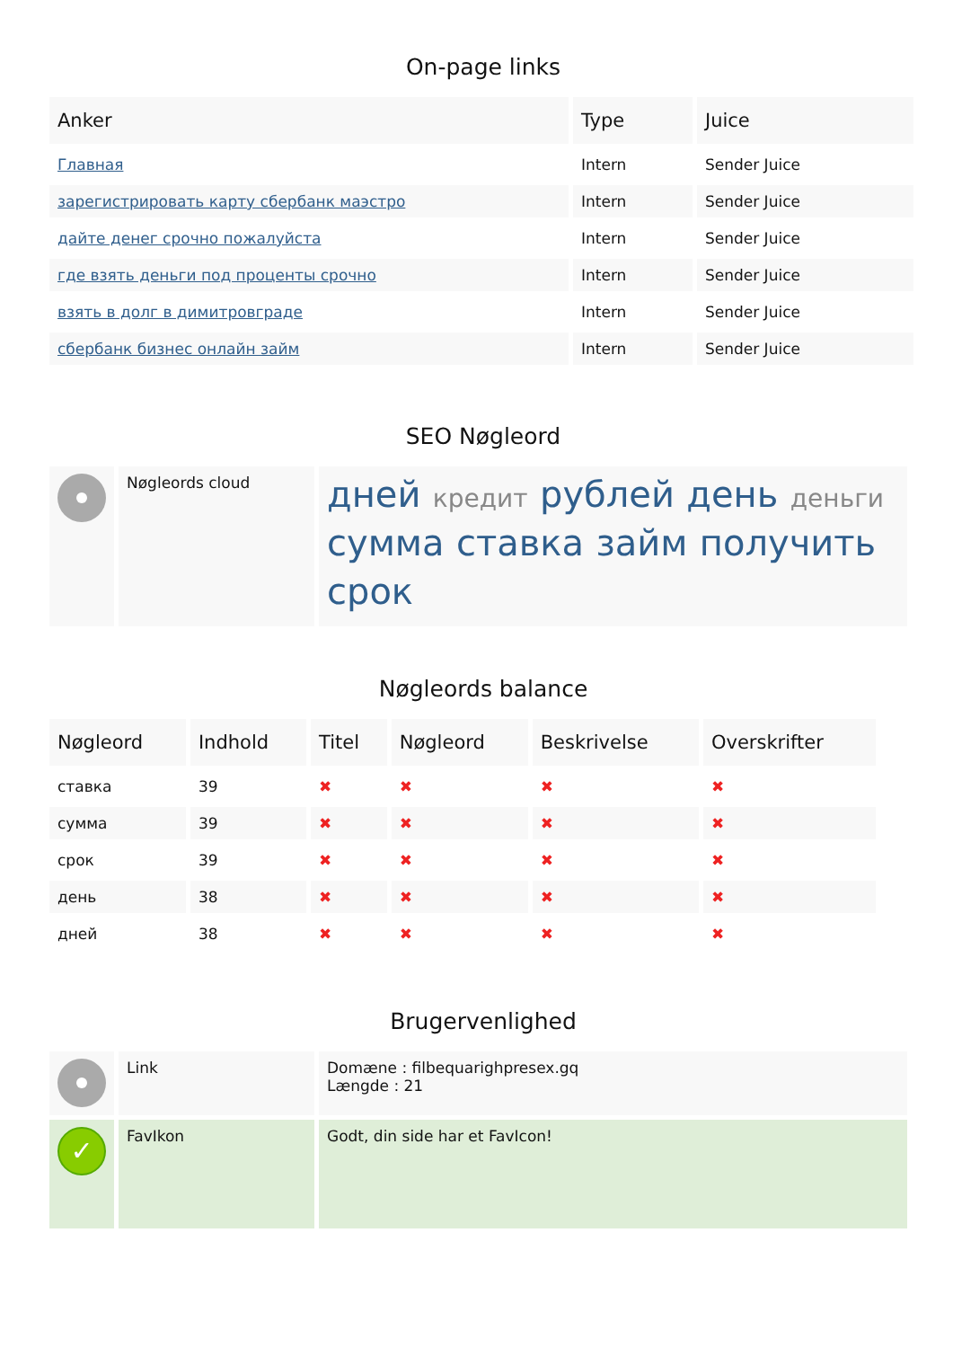On-page links
| Anker | Type | Juice |
| --- | --- | --- |
| Главная | Intern | Sender Juice |
| зарегистрировать карту сбербанк маэстро | Intern | Sender Juice |
| дайте денег срочно пожалуйста | Intern | Sender Juice |
| где взять деньги под проценты срочно | Intern | Sender Juice |
| взять в долг в димитровграде | Intern | Sender Juice |
| сбербанк бизнес онлайн займ | Intern | Sender Juice |
SEO Nøgleord
| | Nøgleords cloud | дней кредит рублей день деньги сумма ставка займ получить срок |
Nøgleords balance
| Nøgleord | Indhold | Titel | Nøgleord | Beskrivelse | Overskrifter |
| --- | --- | --- | --- | --- | --- |
| ставка | 39 | ✖ | ✖ | ✖ | ✖ |
| сумма | 39 | ✖ | ✖ | ✖ | ✖ |
| срок | 39 | ✖ | ✖ | ✖ | ✖ |
| день | 38 | ✖ | ✖ | ✖ | ✖ |
| дней | 38 | ✖ | ✖ | ✖ | ✖ |
Brugervenlighed
| | Link | Domæne : filbequarighpresex.gq Længde : 21 |
| ✓ | FavIkon | Godt, din side har et FavIcon! |